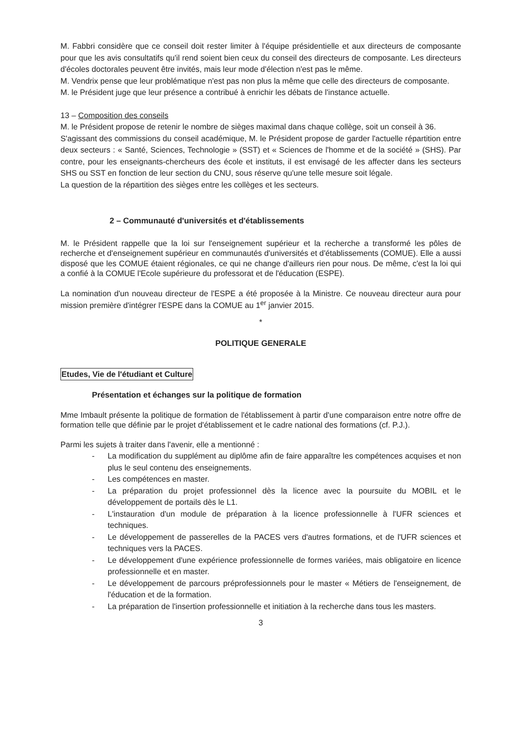M. Fabbri considère que ce conseil doit rester limiter à l'équipe présidentielle et aux directeurs de composante pour que les avis consultatifs qu'il rend soient bien ceux du conseil des directeurs de composante. Les directeurs d'écoles doctorales peuvent être invités, mais leur mode d'élection n'est pas le même.
M. Vendrix pense que leur problématique n'est pas non plus la même que celle des directeurs de composante.
M. le Président juge que leur présence a contribué à enrichir les débats de l'instance actuelle.
13 – Composition des conseils
M. le Président propose de retenir le nombre de sièges maximal dans chaque collège, soit un conseil à 36.
S'agissant des commissions du conseil académique, M. le Président propose de garder l'actuelle répartition entre deux secteurs : « Santé, Sciences, Technologie » (SST) et « Sciences de l'homme et de la société » (SHS). Par contre, pour les enseignants-chercheurs des école et instituts, il est envisagé de les affecter dans les secteurs SHS ou SST en fonction de leur section du CNU, sous réserve qu'une telle mesure soit légale.
La question de la répartition des sièges entre les collèges et les secteurs.
2 – Communauté d'universités et d'établissements
M. le Président rappelle que la loi sur l'enseignement supérieur et la recherche a transformé les pôles de recherche et d'enseignement supérieur en communautés d'universités et d'établissements (COMUE). Elle a aussi disposé que les COMUE étaient régionales, ce qui ne change d'ailleurs rien pour nous. De même, c'est la loi qui a confié à la COMUE l'Ecole supérieure du professorat et de l'éducation (ESPE).
La nomination d'un nouveau directeur de l'ESPE a été proposée à la Ministre. Ce nouveau directeur aura pour mission première d'intégrer l'ESPE dans la COMUE au 1<sup>er</sup> janvier 2015.
*
POLITIQUE GENERALE
Etudes, Vie de l'étudiant et Culture
Présentation et échanges sur la politique de formation
Mme Imbault présente la politique de formation de l'établissement à partir d'une comparaison entre notre offre de formation telle que définie par le projet d'établissement et le cadre national des formations (cf. P.J.).
Parmi les sujets à traiter dans l'avenir, elle a mentionné :
- La modification du supplément au diplôme afin de faire apparaître les compétences acquises et non plus le seul contenu des enseignements.
- Les compétences en master.
- La préparation du projet professionnel dès la licence avec la poursuite du MOBIL et le développement de portails dès le L1.
- L'instauration d'un module de préparation à la licence professionnelle à l'UFR sciences et techniques.
- Le développement de passerelles de la PACES vers d'autres formations, et de l'UFR sciences et techniques vers la PACES.
- Le développement d'une expérience professionnelle de formes variées, mais obligatoire en licence professionnelle et en master.
- Le développement de parcours préprofessionnels pour le master « Métiers de l'enseignement, de l'éducation et de la formation.
- La préparation de l'insertion professionnelle et initiation à la recherche dans tous les masters.
3